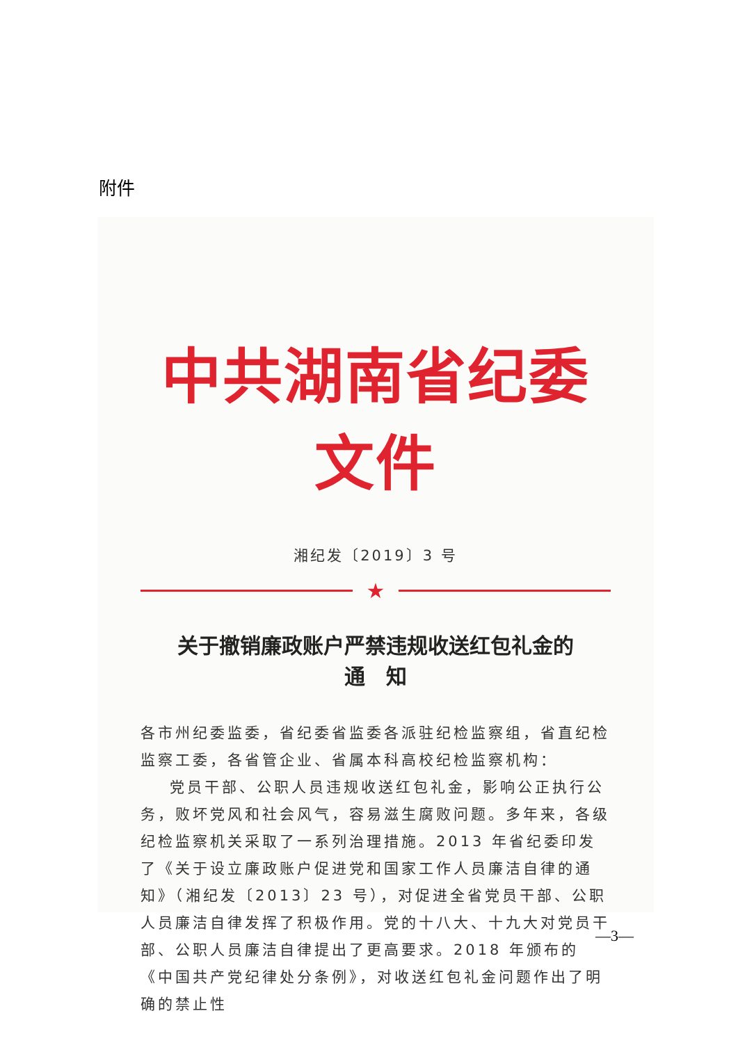附件
中共湖南省纪委文件
湘纪发〔2019〕3 号
★
关于撤销廉政账户严禁违规收送红包礼金的
通　知
各市州纪委监委，省纪委省监委各派驻纪检监察组，省直纪检监察工委，各省管企业、省属本科高校纪检监察机构：
党员干部、公职人员违规收送红包礼金，影响公正执行公务，败坏党风和社会风气，容易滋生腐败问题。多年来，各级纪检监察机关采取了一系列治理措施。2013 年省纪委印发了《关于设立廉政账户促进党和国家工作人员廉洁自律的通知》（湘纪发〔2013〕23 号），对促进全省党员干部、公职人员廉洁自律发挥了积极作用。党的十八大、十九大对党员干部、公职人员廉洁自律提出了更高要求。2018 年颁布的《中国共产党纪律处分条例》，对收送红包礼金问题作出了明确的禁止性
—3—